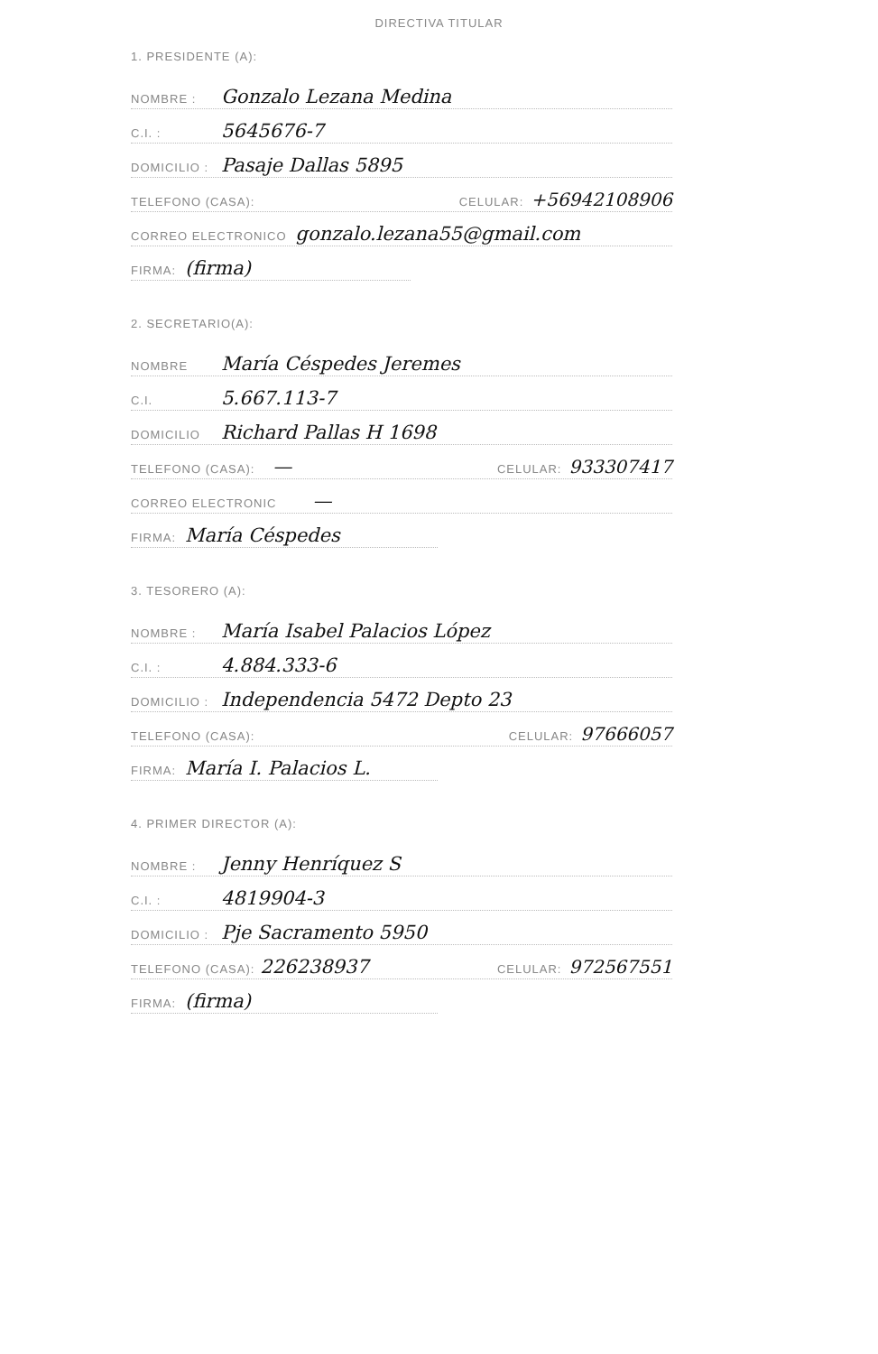DIRECTIVA TITULAR
1. PRESIDENTE (A):
NOMBRE : Gonzalo Lezana Medina
C.I. : 5645676-7
DOMICILIO : Pasaje Dallas 5895
TELEFONO (CASA): CELULAR: +56942108906
CORREO ELECTRONICO gonzalo.lezana55@gmail.com
FIRMA: (firma)
2. SECRETARIO(A):
NOMBRE María Céspedes Jeremes
C.I. 5.667.113-7
DOMICILIO Richard Pallas H 1698
TELEFONO (CASA): — CELULAR: 933307417
CORREO ELECTRONIC —
FIRMA: María Céspedes
3. TESORERO (A):
NOMBRE : María Isabel Palacios López
C.I. : 4.884.333-6
DOMICILIO : Independencia 5472 Depto 23
TELEFONO (CASA): CELULAR: 97666057
FIRMA: María I. Palacios L.
4. PRIMER DIRECTOR (A):
NOMBRE : Jenny Henríquez S
C.I. : 4819904-3
DOMICILIO : Pje Sacramento 5950
TELEFONO (CASA): 226238937 CELULAR: 972567551
FIRMA: (firma)